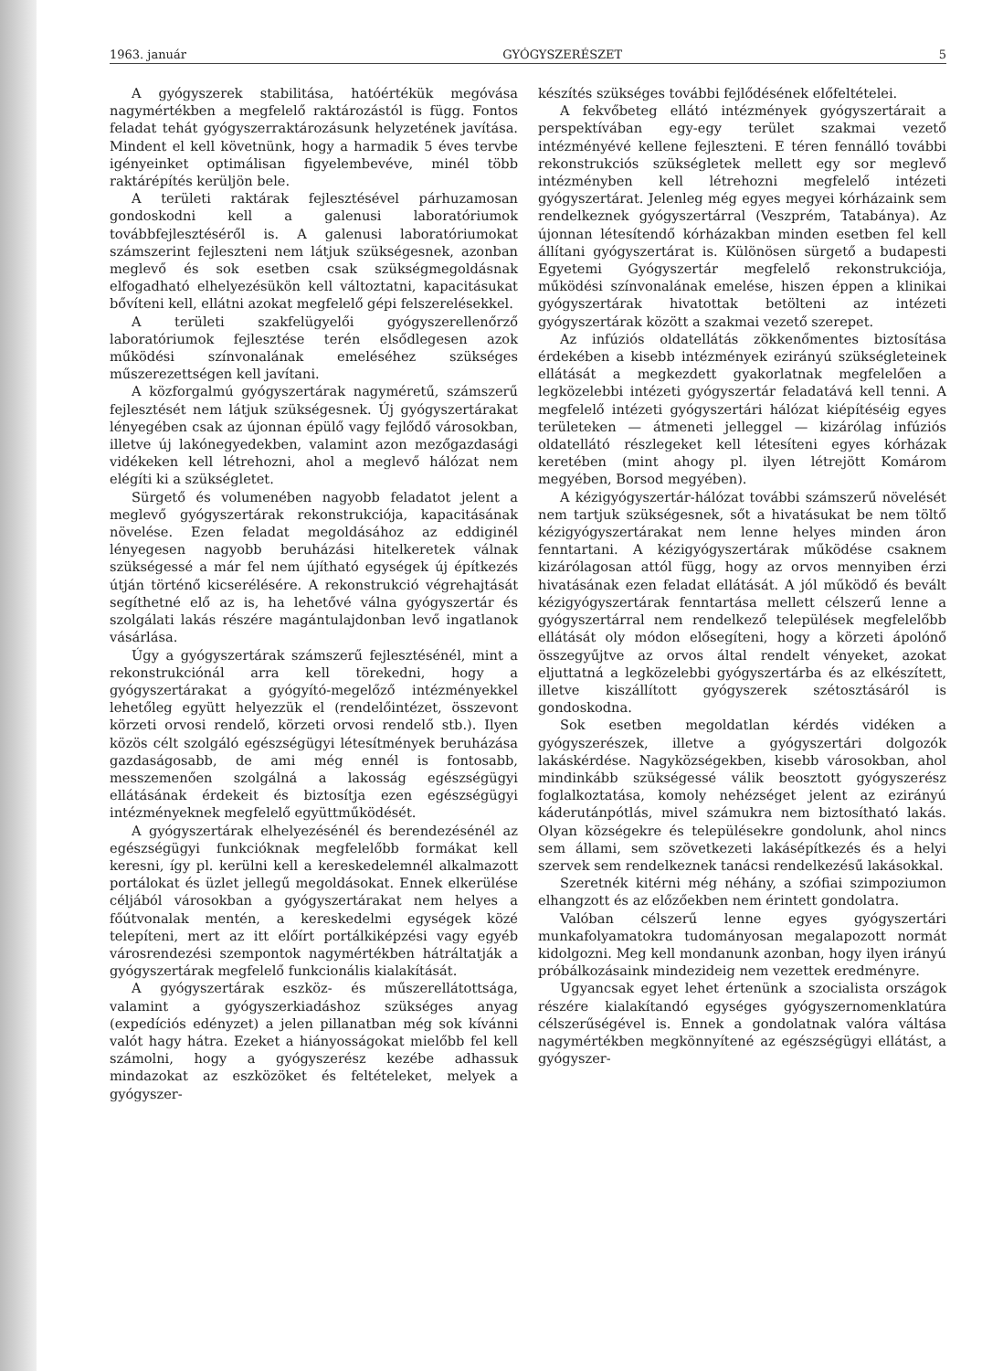1963. január GYÓGYSZERÉSZET 5
A gyógyszerek stabilitása, hatóértékük megóvása nagymértékben a megfelelő raktározástól is függ. Fontos feladat tehát gyógyszerraktározásunk helyzetének javítása. Mindent el kell követnünk, hogy a harmadik 5 éves tervbe igényeinket optimálisan figyelembevéve, minél több raktárépítés kerüljön bele.
A területi raktárak fejlesztésével párhuzamosan gondoskodni kell a galenusi laboratóriumok továbbfejlesztéséről is. A galenusi laboratóriumokat számszerint fejleszteni nem látjuk szükségesnek, azonban meglevő és sok esetben csak szükségmegoldásnak elfogadható elhelyezésükön kell változtatni, kapacitásukat bővíteni kell, ellátni azokat megfelelő gépi felszerelésekkel.
A területi szakfelügyelői gyógyszerellenőrző laboratóriumok fejlesztése terén elsődlegesen azok működési színvonalának emeléséhez szükséges műszerezettségen kell javítani.
A közforgalmú gyógyszertárak nagyméretű, számszerű fejlesztését nem látjuk szükségesnek. Új gyógyszertárakat lényegében csak az újonnan épülő vagy fejlődő városokban, illetve új lakónegyedekben, valamint azon mezőgazdasági vidékeken kell létrehozni, ahol a meglevő hálózat nem elégíti ki a szükségletet.
Sürgető és volumenében nagyobb feladatot jelent a meglevő gyógyszertárak rekonstrukciója, kapacitásának növelése. Ezen feladat megoldásához az eddiginél lényegesen nagyobb beruházási hitelkeretek válnak szükségessé a már fel nem újítható egységek új építkezés útján történő kicserélésére. A rekonstrukció végrehajtását segíthetné elő az is, ha lehetővé válna gyógyszertár és szolgálati lakás részére magántulajdonban levő ingatlanok vásárlása.
Úgy a gyógyszertárak számszerű fejlesztésénél, mint a rekonstrukciónál arra kell törekedni, hogy a gyógyszertárakat a gyógyító-megelőző intézményekkel lehetőleg együtt helyezzük el (rendelőintézet, összevont körzeti orvosi rendelő, körzeti orvosi rendelő stb.). Ilyen közös célt szolgáló egészségügyi létesítmények beruházása gazdaságosabb, de ami még ennél is fontosabb, messzemenően szolgálná a lakosság egészségügyi ellátásának érdekeit és biztosítja ezen egészségügyi intézményeknek megfelelő együttműködését.
A gyógyszertárak elhelyezésénél és berendezésénél az egészségügyi funkcióknak megfelelőbb formákat kell keresni, így pl. kerülni kell a kereskedelemnél alkalmazott portálokat és üzlet jellegű megoldásokat. Ennek elkerülése céljából városokban a gyógyszertárakat nem helyes a főútvonalak mentén, a kereskedelmi egységek közé telepíteni, mert az itt előírt portálkiképzési vagy egyéb városrendezési szempontok nagymértékben hátráltatják a gyógyszertárak megfelelő funkcionális kialakítását.
A gyógyszertárak eszköz- és műszerellátottsága, valamint a gyógyszerkiadáshoz szükséges anyag (expedíciós edényzet) a jelen pillanatban még sok kívánni valót hagy hátra. Ezeket a hiányosságokat mielőbb fel kell számolni, hogy a gyógyszerész kezébe adhassuk mindazokat az eszközöket és feltételeket, melyek a gyógyszer-
készítés szükséges további fejlődésének előfeltételei.
A fekvőbeteg ellátó intézmények gyógyszertárait a perspektívában egy-egy terület szakmai vezető intézményévé kellene fejleszteni. E téren fennálló további rekonstrukciós szükségletek mellett egy sor meglevő intézményben kell létrehozni megfelelő intézeti gyógyszertárat. Jelenleg még egyes megyei kórházaink sem rendelkeznek gyógyszertárral (Veszprém, Tatabánya). Az újonnan létesítendő kórházakban minden esetben fel kell állítani gyógyszertárat is. Különösen sürgető a budapesti Egyetemi Gyógyszertár megfelelő rekonstrukciója, működési színvonalának emelése, hiszen éppen a klinikai gyógyszertárak hivatottak betölteni az intézeti gyógyszertárak között a szakmai vezető szerepet.
Az infúziós oldatellátás zökkenőmentes biztosítása érdekében a kisebb intézmények ezirányú szükségleteinek ellátását a megkezdett gyakorlatnak megfelelően a legközelebbi intézeti gyógyszertár feladatává kell tenni. A megfelelő intézeti gyógyszertári hálózat kiépítéséig egyes területeken — átmeneti jelleggel — kizárólag infúziós oldatellátó részlegeket kell létesíteni egyes kórházak keretében (mint ahogy pl. ilyen létrejött Komárom megyében, Borsod megyében).
A kézigyógyszertár-hálózat további számszerű növelését nem tartjuk szükségesnek, sőt a hivatásukat be nem töltő kézigyógyszertárakat nem lenne helyes minden áron fenntartani. A kézigyógyszertárak működése csaknem kizárólagosan attól függ, hogy az orvos mennyiben érzi hivatásának ezen feladat ellátását. A jól működő és bevált kézigyógyszertárak fenntartása mellett célszerű lenne a gyógyszertárral nem rendelkező települések megfelelőbb ellátását oly módon elősegíteni, hogy a körzeti ápolónő összegyűjtve az orvos által rendelt vényeket, azokat eljuttatná a legközelebbi gyógyszertárba és az elkészített, illetve kiszállított gyógyszerek szétosztásáról is gondoskodna.
Sok esetben megoldatlan kérdés vidéken a gyógyszerészek, illetve a gyógyszertári dolgozók lakáskérdése. Nagyközségekben, kisebb városokban, ahol mindinkább szükségessé válik beosztott gyógyszerész foglalkoztatása, komoly nehézséget jelent az ezirányú káderutánpótlás, mivel számukra nem biztosítható lakás. Olyan községekre és településekre gondolunk, ahol nincs sem állami, sem szövetkezeti lakásépítkezés és a helyi szervek sem rendelkeznek tanácsi rendelkezésű lakásokkal.
Szeretnék kitérni még néhány, a szófiai szimpoziumon elhangzott és az előzőekben nem érintett gondolatra.
Valóban célszerű lenne egyes gyógyszertári munkafolyamatokra tudományosan megalapozott normát kidolgozni. Meg kell mondanunk azonban, hogy ilyen irányú próbálkozásaink mindezideig nem vezettek eredményre.
Ugyancsak egyet lehet értenünk a szocialista országok részére kialakítandó egységes gyógyszernomenklatúra célszerűségével is. Ennek a gondolatnak valóra váltása nagymértékben megkönnyítené az egészségügyi ellátást, a gyógyszer-